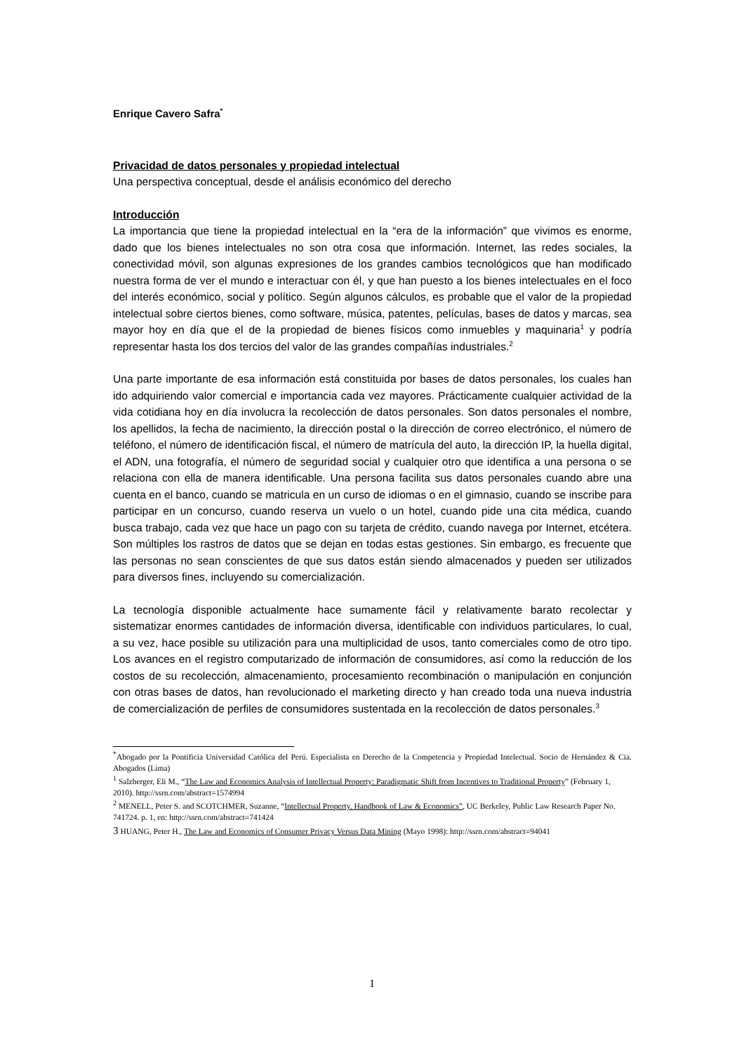Enrique Cavero Safra<sup>*</sup>
Privacidad de datos personales y propiedad intelectual
Una perspectiva conceptual, desde el análisis económico del derecho
Introducción
La importancia que tiene la propiedad intelectual en la “era de la información” que vivimos es enorme, dado que los bienes intelectuales no son otra cosa que información. Internet, las redes sociales, la conectividad móvil, son algunas expresiones de los grandes cambios tecnológicos que han modificado nuestra forma de ver el mundo e interactuar con él, y que han puesto a los bienes intelectuales en el foco del interés económico, social y político. Según algunos cálculos, es probable que el valor de la propiedad intelectual sobre ciertos bienes, como software, música, patentes, películas, bases de datos y marcas, sea mayor hoy en día que el de la propiedad de bienes físicos como inmuebles y maquinaria<sup>1</sup> y podría representar hasta los dos tercios del valor de las grandes compañías industriales.<sup>2</sup>
Una parte importante de esa información está constituida por bases de datos personales, los cuales han ido adquiriendo valor comercial e importancia cada vez mayores. Prácticamente cualquier actividad de la vida cotidiana hoy en día involucra la recolección de datos personales. Son datos personales el nombre, los apellidos, la fecha de nacimiento, la dirección postal o la dirección de correo electrónico, el número de teléfono, el número de identificación fiscal, el número de matrícula del auto, la dirección IP, la huella digital, el ADN, una fotografía, el número de seguridad social y cualquier otro que identifica a una persona o se relaciona con ella de manera identificable. Una persona facilita sus datos personales cuando abre una cuenta en el banco, cuando se matricula en un curso de idiomas o en el gimnasio, cuando se inscribe para participar en un concurso, cuando reserva un vuelo o un hotel, cuando pide una cita médica, cuando busca trabajo, cada vez que hace un pago con su tarjeta de crédito, cuando navega por Internet, etcétera. Son múltiples los rastros de datos que se dejan en todas estas gestiones. Sin embargo, es frecuente que las personas no sean conscientes de que sus datos están siendo almacenados y pueden ser utilizados para diversos fines, incluyendo su comercialización.
La tecnología disponible actualmente hace sumamente fácil y relativamente barato recolectar y sistematizar enormes cantidades de información diversa, identificable con individuos particulares, lo cual, a su vez, hace posible su utilización para una multiplicidad de usos, tanto comerciales como de otro tipo. Los avances en el registro computarizado de información de consumidores, así como la reducción de los costos de su recolección, almacenamiento, procesamiento recombinación o manipulación en conjunción con otras bases de datos, han revolucionado el marketing directo y han creado toda una nueva industria de comercialización de perfiles de consumidores sustentada en la recolección de datos personales.<sup>3</sup>
<sup>*</sup> Abogado por la Pontificia Universidad Católica del Perú. Especialista en Derecho de la Competencia y Propiedad Intelectual. Socio de Hernández & Cia. Abogados (Lima)
<sup>1</sup> Salzberger, Eli M., “The Law and Economics Analysis of Intellectual Property: Paradigmatic Shift from Incentives to Traditional Property” (February 1, 2010). http://ssrn.com/abstract=1574994
<sup>2</sup> MENELL, Peter S. and SCOTCHMER, Suzanne, “Intellectual Property. Handbook of Law & Economics”, UC Berkeley, Public Law Research Paper No. 741724. p. 1, en: http://ssrn.com/abstract=741424
3 HUANG, Peter H., The Law and Economics of Consumer Privacy Versus Data Mining (Mayo 1998): http://ssrn.com/abstract=94041
1